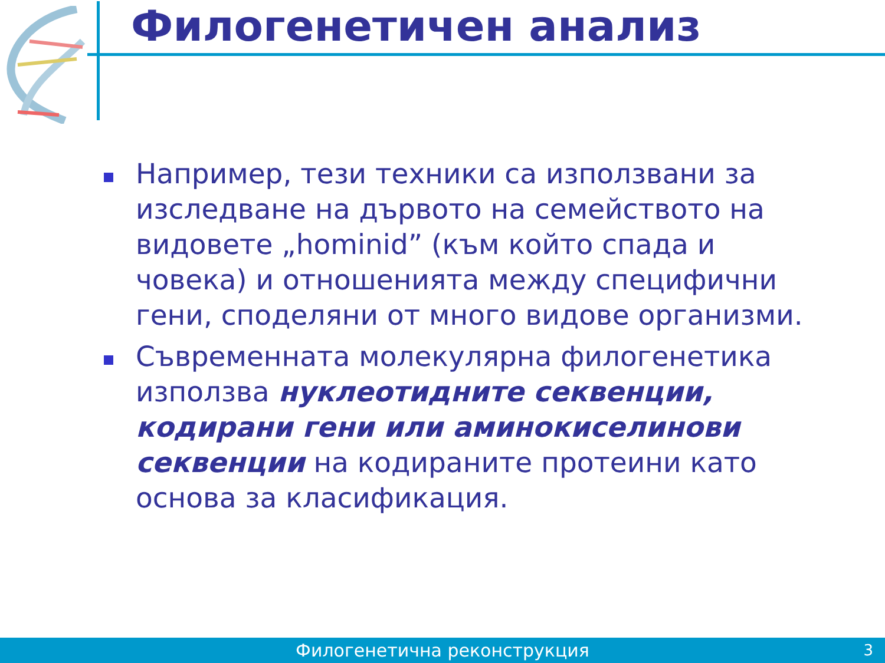Филогенетичен анализ
Например, тези техники са използвани за изследване на дървото на семейството на видовете „hominid” (към който спада и човека) и отношенията между специфични гени, споделяни от много видове организми.
Съвременната молекулярна филогенетика използва нуклеотидните секвенции, кодирани гени или аминокиселинови секвенции на кодираните протеини като основа за класификация.
Филогенетична реконструкция 3